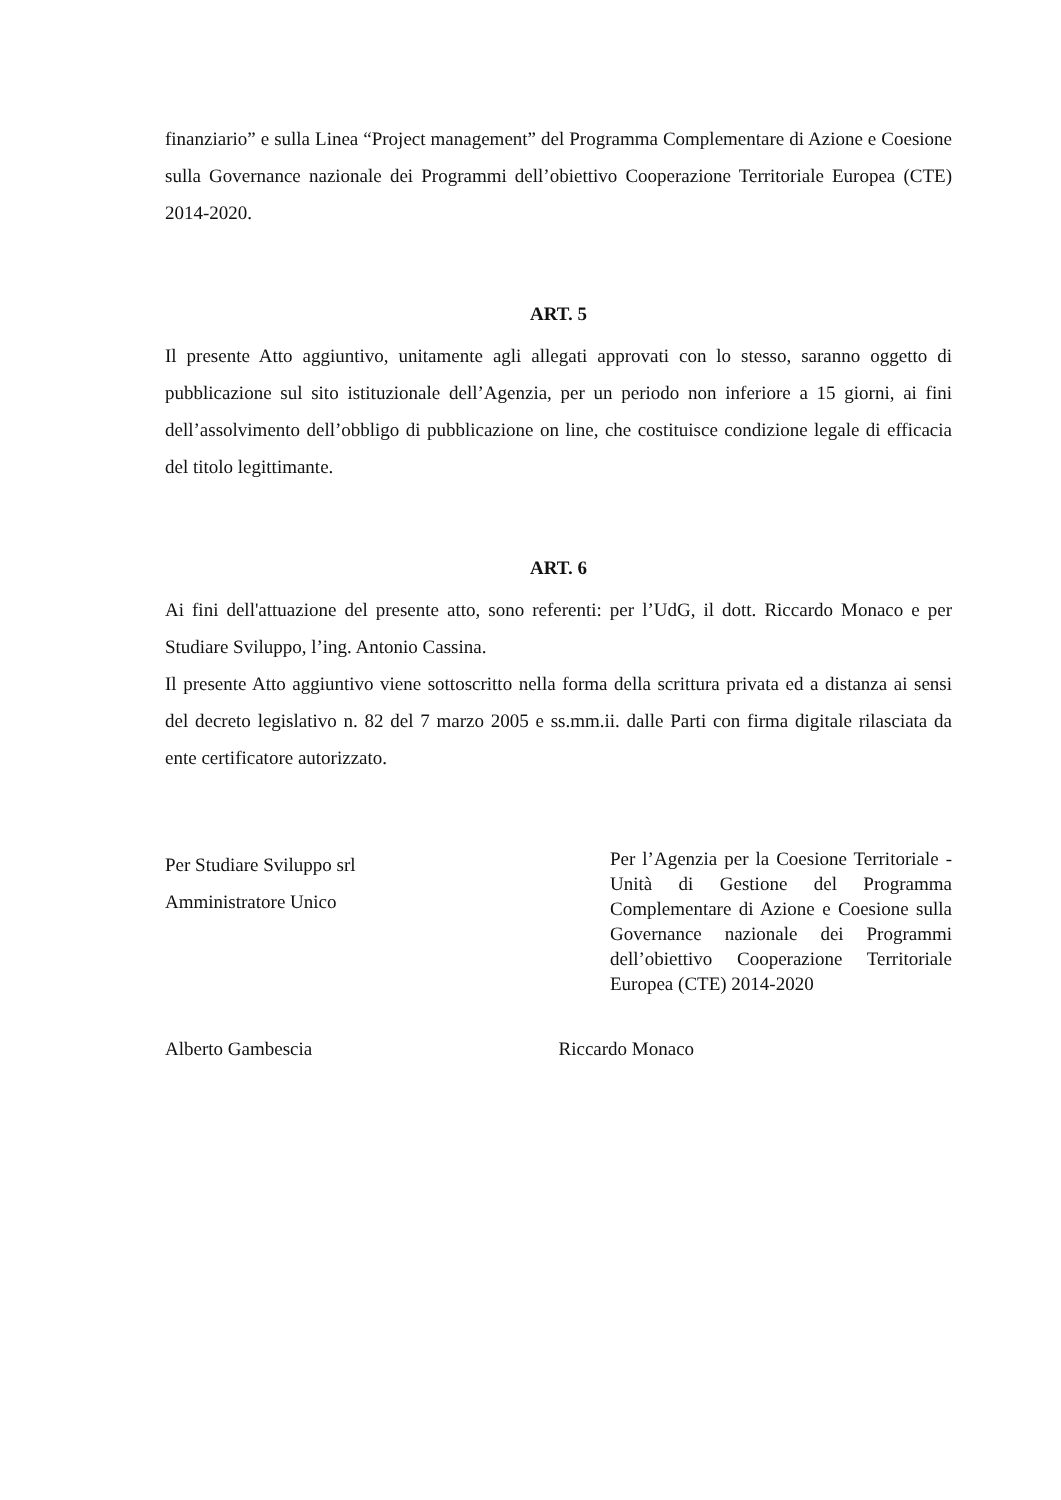finanziario” e sulla Linea “Project management” del Programma Complementare di Azione e Coesione sulla Governance nazionale dei Programmi dell’obiettivo Cooperazione Territoriale Europea (CTE) 2014-2020.
ART. 5
Il presente Atto aggiuntivo, unitamente agli allegati approvati con lo stesso, saranno oggetto di pubblicazione sul sito istituzionale dell’Agenzia, per un periodo non inferiore a 15 giorni, ai fini dell’assolvimento dell’obbligo di pubblicazione on line, che costituisce condizione legale di efficacia del titolo legittimante.
ART. 6
Ai fini dell'attuazione del presente atto, sono referenti: per l’UdG, il dott. Riccardo Monaco e per Studiare Sviluppo, l’ing. Antonio Cassina.
Il presente Atto aggiuntivo viene sottoscritto nella forma della scrittura privata ed a distanza ai sensi del decreto legislativo n. 82 del 7 marzo 2005 e ss.mm.ii. dalle Parti con firma digitale rilasciata da ente certificatore autorizzato.
Per Studiare Sviluppo srl
Amministratore Unico
Per l’Agenzia per la Coesione Territoriale - Unità di Gestione del Programma Complementare di Azione e Coesione sulla Governance nazionale dei Programmi dell’obiettivo Cooperazione Territoriale Europea (CTE) 2014-2020
Alberto Gambescia Riccardo Monaco